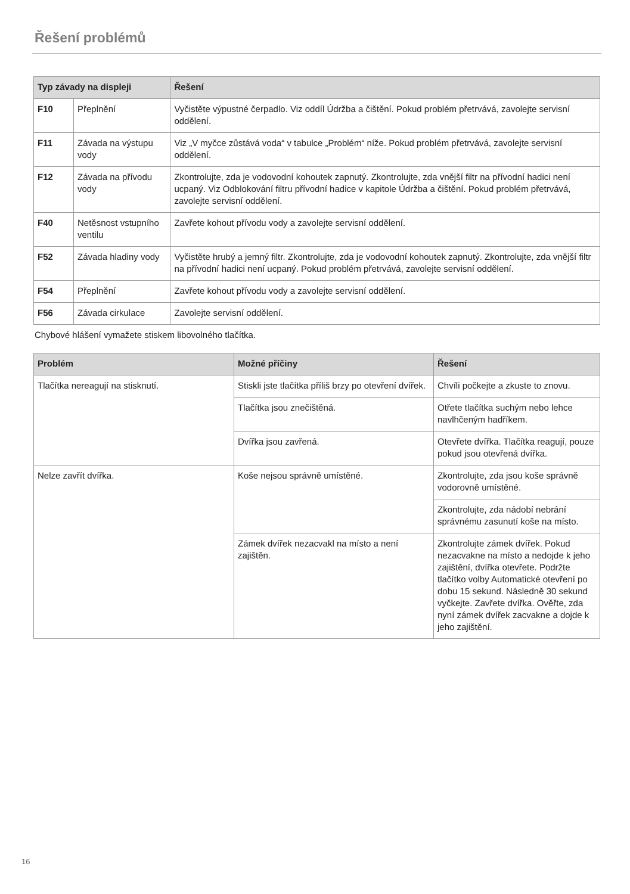Řešení problémů
| Typ závady na displeji | | Řešení |
| --- | --- | --- |
| F10 | Přeplnění | Vyčistěte výpustné čerpadlo. Viz oddíl Údržba a čištění. Pokud problém přetrvává, zavolejte servisní oddělení. |
| F11 | Závada na výstupu vody | Viz „V myčce zůstává voda“ v tabulce „Problém“ níže. Pokud problém přetrvává, zavolejte servisní oddělení. |
| F12 | Závada na přívodu vody | Zkontrolujte, zda je vodovodní kohoutek zapnutý. Zkontrolujte, zda vnější filtr na přívodní hadici není ucpaný. Viz Odblokování filtru přívodní hadice v kapitole Údržba a čištění. Pokud problém přetrvává, zavolejte servisní oddělení. |
| F40 | Netěsnost vstupního ventilu | Zavřete kohout přívodu vody a zavolejte servisní oddělení. |
| F52 | Závada hladiny vody | Vyčistěte hrubý a jemný filtr. Zkontrolujte, zda je vodovodní kohoutek zapnutý. Zkontrolujte, zda vnější filtr na přívodní hadici není ucpaný. Pokud problém přetrvává, zavolejte servisní oddělení. |
| F54 | Přeplnění | Zavřete kohout přívodu vody a zavolejte servisní oddělení. |
| F56 | Závada cirkulace | Zavolejte servisní oddělení. |
Chybové hlášení vymažete stiskem libovolného tlačítka.
| Problém | Možné příčiny | Řešení |
| --- | --- | --- |
| Tlačítka nereagují na stisknutí. | Stiskli jste tlačítka příliš brzy po otevření dvířek. | Chvíli počkejte a zkuste to znovu. |
| | Tlačítka jsou znečištěná. | Otřete tlačítka suchým nebo lehce navlhčeným hadříkem. |
| | Dvířka jsou zavřená. | Otevřete dvířka. Tlačítka reagují, pouze pokud jsou otevřená dvířka. |
| Nelze zavřít dvířka. | Koše nejsou správně umístěné. | Zkontrolujte, zda jsou koše správně vodorovně umístěné. |
| | | Zkontrolujte, zda nádobí nebrání správnému zasunutí koše na místo. |
| | Zámek dvířek nezacvakl na místo a není zajištěn. | Zkontrolujte zámek dvířek. Pokud nezacvakne na místo a nedojde k jeho zajištění, dvířka otevřete. Podržte tlačítko volby Automatické otevření po dobu 15 sekund. Následně 30 sekund vyčkejte. Zavřete dvířka. Ověřte, zda nyní zámek dvířek zacvakne a dojde k jeho zajištění. |
16